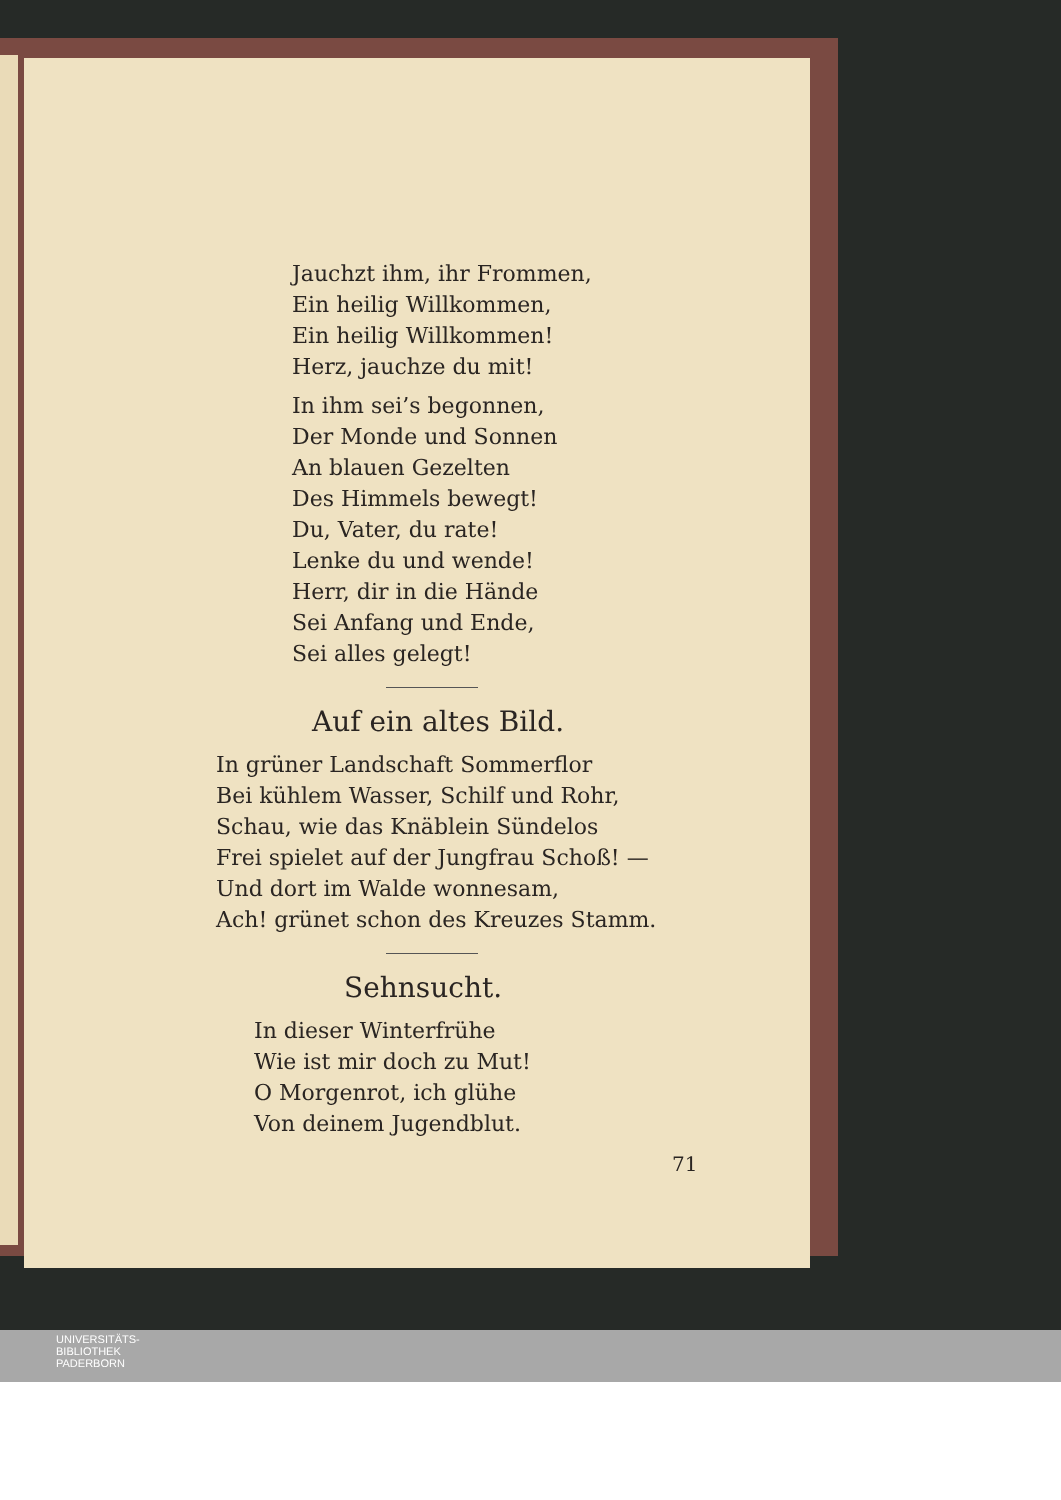Jauchzt ihm, ihr Frommen,
Ein heilig Willkommen,
Ein heilig Willkommen!
Herz, jauchze du mit!
In ihm sei’s begonnen,
Der Monde und Sonnen
An blauen Gezelten
Des Himmels bewegt!
Du, Vater, du rate!
Lenke du und wende!
Herr, dir in die Hände
Sei Anfang und Ende,
Sei alles gelegt!
Auf ein altes Bild.
In grüner Landschaft Sommerflor
Bei kühlem Wasser, Schilf und Rohr,
Schau, wie das Knäblein Sündelos
Frei spielet auf der Jungfrau Schoß! —
Und dort im Walde wonnesam,
Ach! grünet schon des Kreuzes Stamm.
Sehnsucht.
In dieser Winterfrühe
Wie ist mir doch zu Mut!
O Morgenrot, ich glühe
Von deinem Jugendblut.
71
UNIVERSITÄTS-
BIBLIOTHEK
PADERBORN